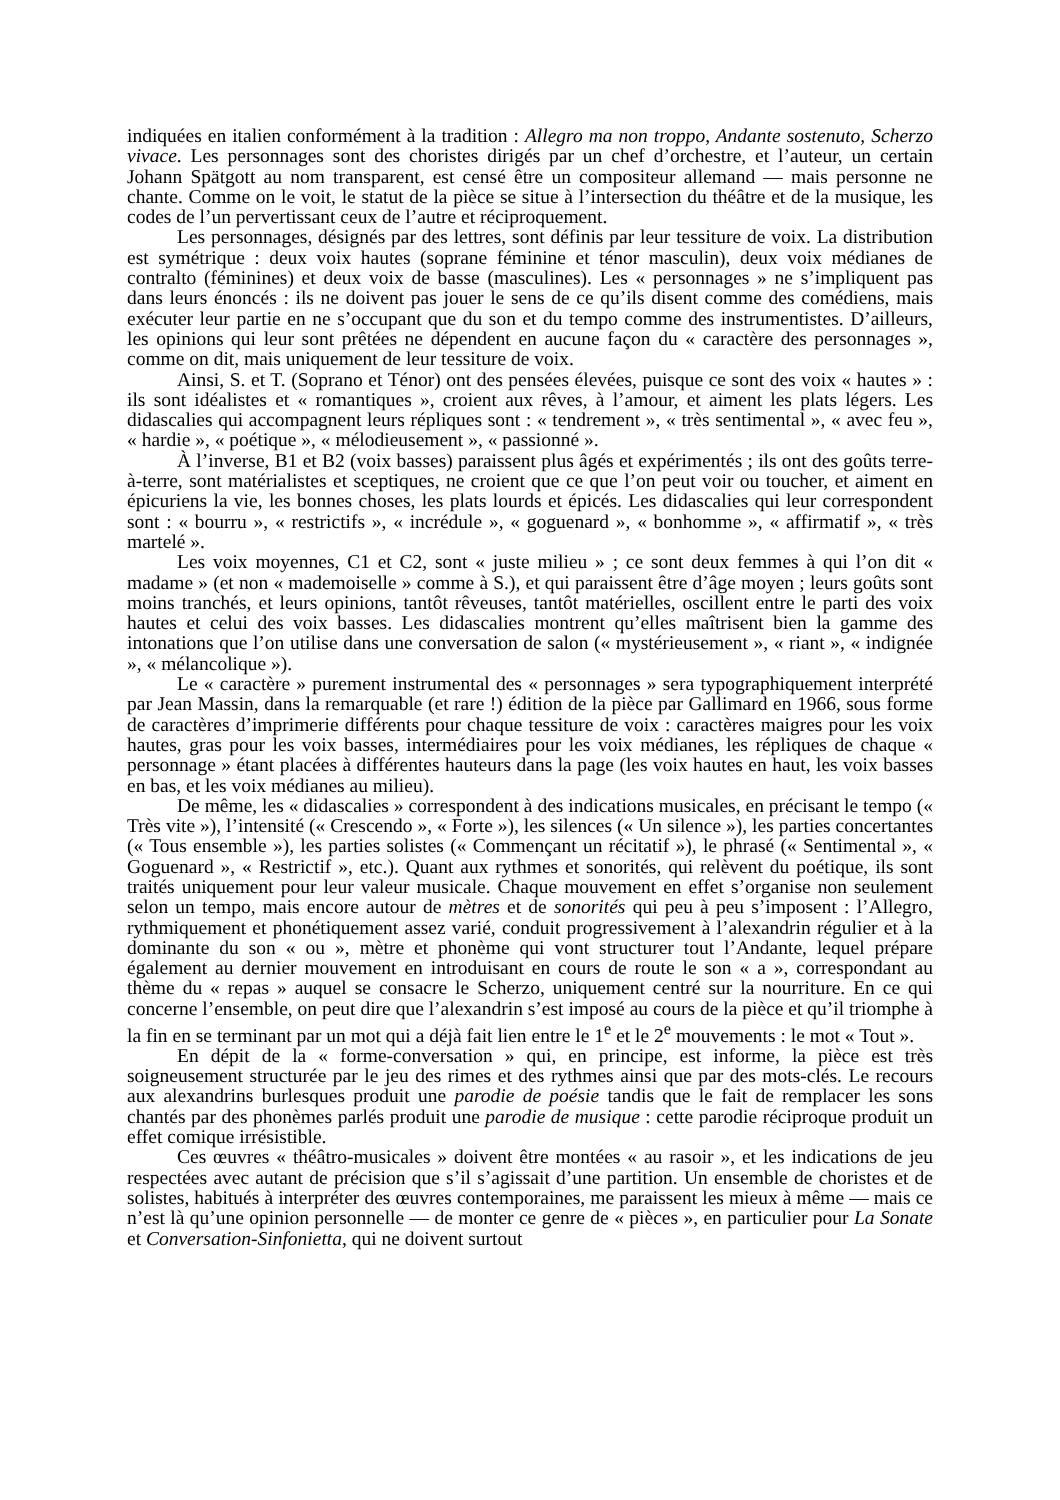indiquées en italien conformément à la tradition : Allegro ma non troppo, Andante sostenuto, Scherzo vivace. Les personnages sont des choristes dirigés par un chef d’orchestre, et l’auteur, un certain Johann Spätgott au nom transparent, est censé être un compositeur allemand — mais personne ne chante. Comme on le voit, le statut de la pièce se situe à l’intersection du théâtre et de la musique, les codes de l’un pervertissant ceux de l’autre et réciproquement.
Les personnages, désignés par des lettres, sont définis par leur tessiture de voix. La distribution est symétrique : deux voix hautes (soprane féminine et ténor masculin), deux voix médianes de contralto (féminines) et deux voix de basse (masculines). Les « personnages » ne s’impliquent pas dans leurs énoncés : ils ne doivent pas jouer le sens de ce qu’ils disent comme des comédiens, mais exécuter leur partie en ne s’occupant que du son et du tempo comme des instrumentistes. D’ailleurs, les opinions qui leur sont prêtées ne dépendent en aucune façon du « caractère des personnages », comme on dit, mais uniquement de leur tessiture de voix.
Ainsi, S. et T. (Soprano et Ténor) ont des pensées élevées, puisque ce sont des voix « hautes » : ils sont idéalistes et « romantiques », croient aux rêves, à l’amour, et aiment les plats légers. Les didascalies qui accompagnent leurs répliques sont : « tendrement », « très sentimental », « avec feu », « hardie », « poétique », « mélodieusement », « passionné ».
À l’inverse, B1 et B2 (voix basses) paraissent plus âgés et expérimentés ; ils ont des goûts terre-à-terre, sont matérialistes et sceptiques, ne croient que ce que l’on peut voir ou toucher, et aiment en épicuriens la vie, les bonnes choses, les plats lourds et épicés. Les didascalies qui leur correspondent sont : « bourru », « restrictifs », « incrédule », « goguenard », « bonhomme », « affirmatif », « très martelé ».
Les voix moyennes, C1 et C2, sont « juste milieu » ; ce sont deux femmes à qui l’on dit « madame » (et non « mademoiselle » comme à S.), et qui paraissent être d’âge moyen ; leurs goûts sont moins tranchés, et leurs opinions, tantôt rêveuses, tantôt matérielles, oscillent entre le parti des voix hautes et celui des voix basses. Les didascalies montrent qu’elles maîtrisent bien la gamme des intonations que l’on utilise dans une conversation de salon (« mystérieusement », « riant », « indignée », « mélancolique »).
Le « caractère » purement instrumental des « personnages » sera typographiquement interprété par Jean Massin, dans la remarquable (et rare !) édition de la pièce par Gallimard en 1966, sous forme de caractères d’imprimerie différents pour chaque tessiture de voix : caractères maigres pour les voix hautes, gras pour les voix basses, intermédiaires pour les voix médianes, les répliques de chaque « personnage » étant placées à différentes hauteurs dans la page (les voix hautes en haut, les voix basses en bas, et les voix médianes au milieu).
De même, les « didascalies » correspondent à des indications musicales, en précisant le tempo (« Très vite »), l’intensité (« Crescendo », « Forte »), les silences (« Un silence »), les parties concertantes (« Tous ensemble »), les parties solistes (« Commençant un récitatif »), le phrasé (« Sentimental », « Goguenard », « Restrictif », etc.). Quant aux rythmes et sonorités, qui relèvent du poétique, ils sont traités uniquement pour leur valeur musicale. Chaque mouvement en effet s’organise non seulement selon un tempo, mais encore autour de mètres et de sonorités qui peu à peu s’imposent : l’Allegro, rythmiquement et phonétiquement assez varié, conduit progressivement à l’alexandrin régulier et à la dominante du son « ou », mètre et phonème qui vont structurer tout l’Andante, lequel prépare également au dernier mouvement en introduisant en cours de route le son « a », correspondant au thème du « repas » auquel se consacre le Scherzo, uniquement centré sur la nourriture. En ce qui concerne l’ensemble, on peut dire que l’alexandrin s’est imposé au cours de la pièce et qu’il triomphe à la fin en se terminant par un mot qui a déjà fait lien entre le 1<sup>e</sup> et le 2<sup>e</sup> mouvements : le mot « Tout ».
En dépit de la « forme-conversation » qui, en principe, est informe, la pièce est très soigneusement structurée par le jeu des rimes et des rythmes ainsi que par des mots-clés. Le recours aux alexandrins burlesques produit une parodie de poésie tandis que le fait de remplacer les sons chantés par des phonèmes parlés produit une parodie de musique : cette parodie réciproque produit un effet comique irrésistible.
Ces œuvres « théâtro-musicales » doivent être montées « au rasoir », et les indications de jeu respectées avec autant de précision que s’il s’agissait d’une partition. Un ensemble de choristes et de solistes, habitués à interpréter des œuvres contemporaines, me paraissent les mieux à même — mais ce n’est là qu’une opinion personnelle — de monter ce genre de « pièces », en particulier pour La Sonate et Conversation-Sinfonietta, qui ne doivent surtout